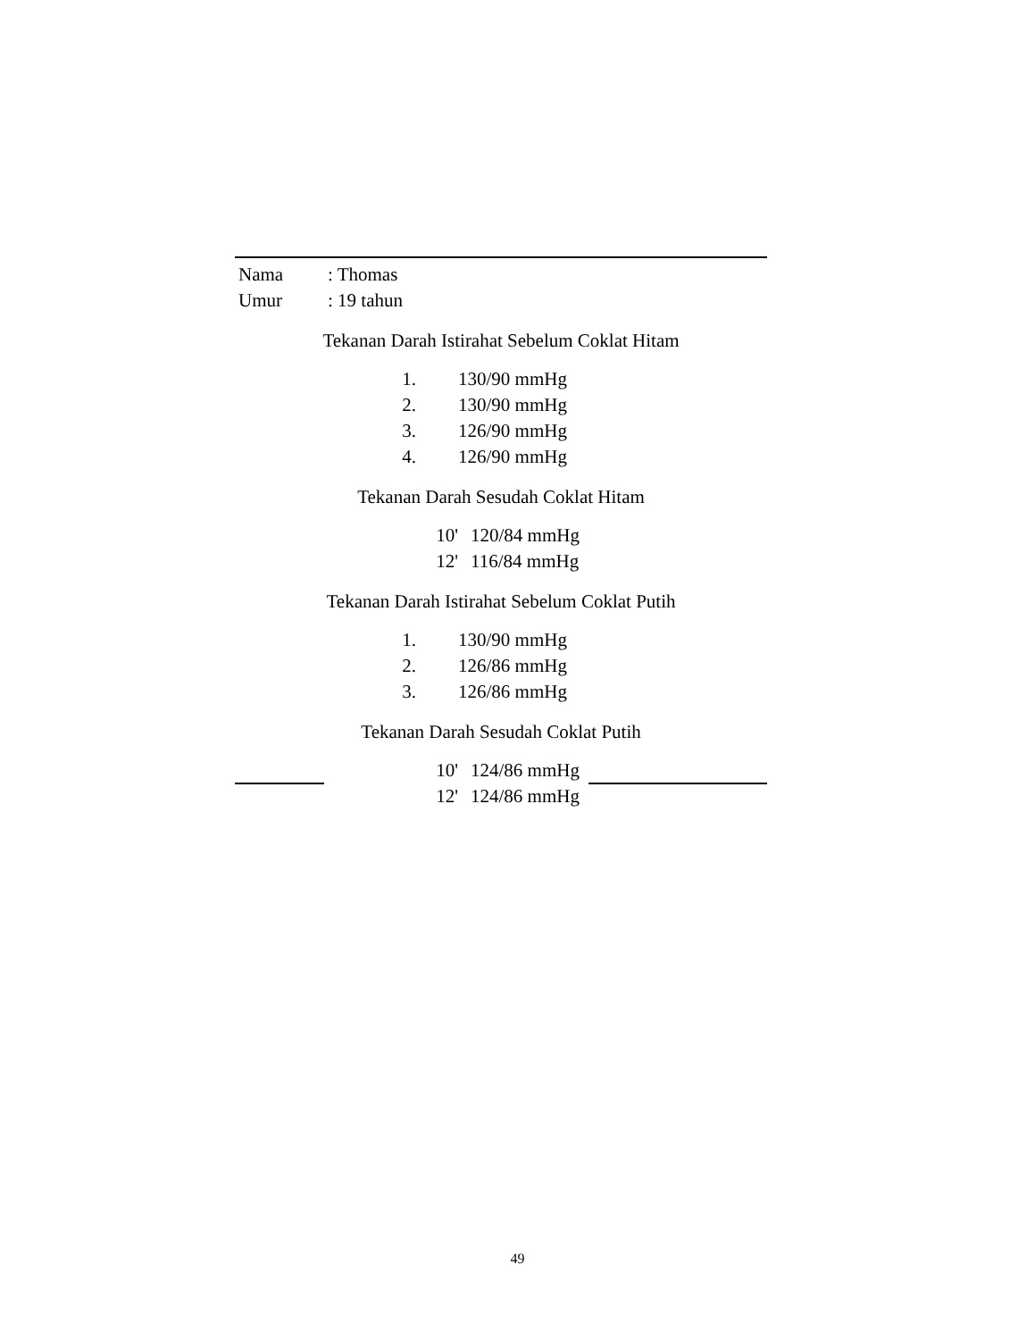| Nama | : Thomas |
| Umur | : 19 tahun |
Tekanan Darah Istirahat Sebelum Coklat Hitam
| 1. | 130/90 mmHg |
| 2. | 130/90 mmHg |
| 3. | 126/90 mmHg |
| 4. | 126/90 mmHg |
Tekanan Darah Sesudah Coklat Hitam
| 10' | 120/84 mmHg |
| 12' | 116/84 mmHg |
Tekanan Darah Istirahat Sebelum Coklat Putih
| 1. | 130/90 mmHg |
| 2. | 126/86 mmHg |
| 3. | 126/86 mmHg |
Tekanan Darah Sesudah Coklat Putih
| 10' | 124/86 mmHg |
| 12' | 124/86 mmHg |
49